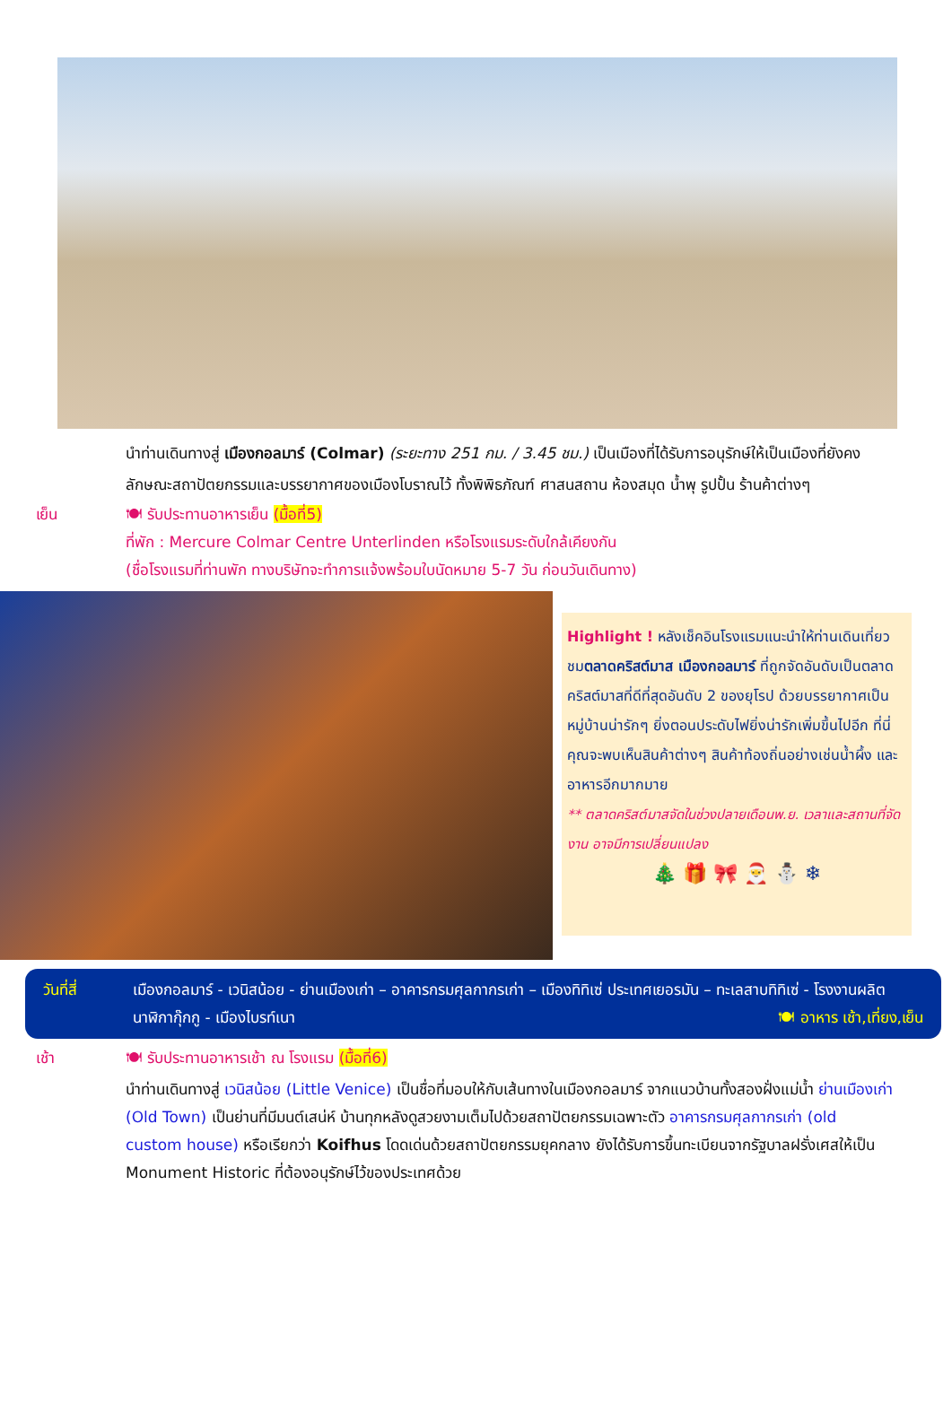นำท่านเดินทางสู่ เมืองกอลมาร์ (Colmar) (ระยะทาง 251 กม. / 3.45 ชม.) เป็นเมืองที่ได้รับการอนุรักษ์ให้เป็นเมืองที่ยังคงลักษณะสถาปัตยกรรมและบรรยากาศของเมืองโบราณไว้ ทั้งพิพิธภัณฑ์ ศาสนสถาน ห้องสมุด น้ำพุ รูปปั้น ร้านค้าต่างๆ
เย็น 🍽 รับประทานอาหารเย็น (มื้อที่5)
ที่พัก : Mercure Colmar Centre Unterlinden หรือโรงแรมระดับใกล้เคียงกัน
(ชื่อโรงแรมที่ท่านพัก ทางบริษัทจะทำการแจ้งพร้อมใบนัดหมาย 5-7 วัน ก่อนวันเดินทาง)
Highlight ! หลังเช็คอินโรงแรมแนะนำให้ท่านเดินเที่ยวชมตลาดคริสต์มาส เมืองกอลมาร์ ที่ถูกจัดอันดับเป็นตลาดคริสต์มาสที่ดีที่สุดอันดับ 2 ของยุโรป ด้วยบรรยากาศเป็นหมู่บ้านน่ารักๆ ยิ่งตอนประดับไฟยิ่งน่ารักเพิ่มขึ้นไปอีก ที่นี่คุณจะพบเห็นสินค้าต่างๆ สินค้าท้องถิ่นอย่างเช่นน้ำผึ้ง และอาหารอีกมากมาย
** ตลาดคริสต์มาสจัดในช่วงปลายเดือนพ.ย. เวลาและสถานที่จัดงาน อาจมีการเปลี่ยนแปลง
🎄 🎁 🎀 🎅 ⛄ ❄
วันที่สี่ เมืองกอลมาร์ - เวนิสน้อย - ย่านเมืองเก่า – อาคารกรมศุลกากรเก่า – เมืองทิทิเซ่ ประเทศเยอรมัน – ทะเลสาบทิทิเซ่ - โรงงานผลิตนาฬิกากุ๊กกู - เมืองไบรท์เนา 🍽 อาหาร เช้า,เที่ยง,เย็น
เช้า 🍽 รับประทานอาหารเช้า ณ โรงแรม (มื้อที่6)
นำท่านเดินทางสู่ เวนิสน้อย (Little Venice) เป็นชื่อที่มอบให้กับเส้นทางในเมืองกอลมาร์ จากแนวบ้านทั้งสองฝั่งแม่น้ำ ย่านเมืองเก่า (Old Town) เป็นย่านที่มีมนต์เสน่ห์ บ้านทุกหลังดูสวยงามเต็มไปด้วยสถาปัตยกรรมเฉพาะตัว อาคารกรมศุลกากรเก่า (old custom house) หรือเรียกว่า Koifhus โดดเด่นด้วยสถาปัตยกรรมยุคกลาง ยังได้รับการขึ้นทะเบียนจากรัฐบาลฝรั่งเศสให้เป็น Monument Historic ที่ต้องอนุรักษ์ไว้ของประเทศด้วย